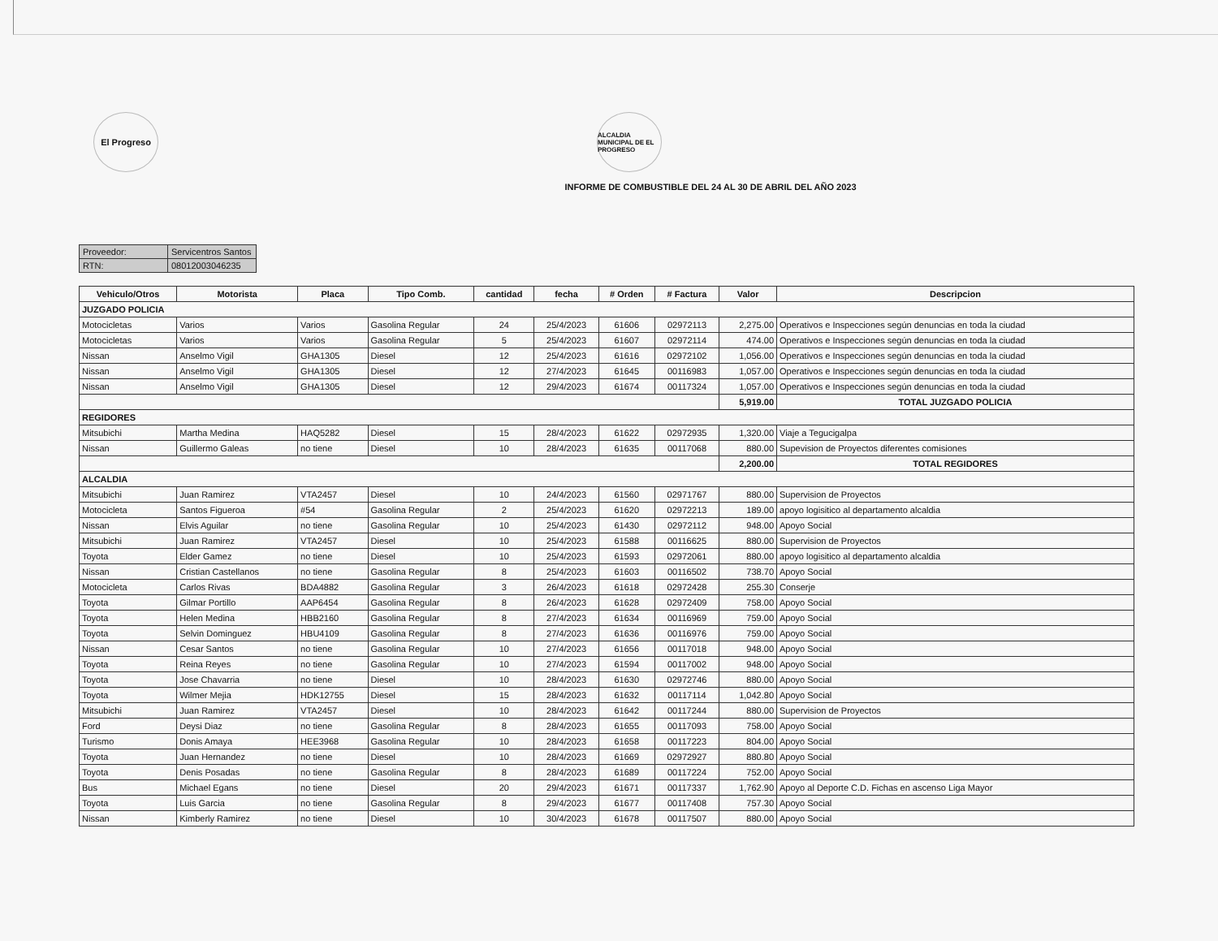El Progreso
ALCALDIA MUNICIPAL DE EL PROGRESO
INFORME DE COMBUSTIBLE DEL 24 AL 30 DE ABRIL DEL AÑO 2023
| Proveedor: | Servicentros Santos |
| RTN: | 08012003046235 |
| Vehiculo/Otros | Motorista | Placa | Tipo Comb. | cantidad | fecha | # Orden | # Factura | Valor | Descripcion |
| --- | --- | --- | --- | --- | --- | --- | --- | --- | --- |
| JUZGADO POLICIA | | | | | | | | | |
| Motocicletas | Varios | Varios | Gasolina Regular | 24 | 25/4/2023 | 61606 | 02972113 | 2,275.00 | Operativos e Inspecciones según denuncias en toda la ciudad |
| Motocicletas | Varios | Varios | Gasolina Regular | 5 | 25/4/2023 | 61607 | 02972114 | 474.00 | Operativos e Inspecciones según denuncias en toda la ciudad |
| Nissan | Anselmo Vigil | GHA1305 | Diesel | 12 | 25/4/2023 | 61616 | 02972102 | 1,056.00 | Operativos e Inspecciones según denuncias en toda la ciudad |
| Nissan | Anselmo Vigil | GHA1305 | Diesel | 12 | 27/4/2023 | 61645 | 00116983 | 1,057.00 | Operativos e Inspecciones según denuncias en toda la ciudad |
| Nissan | Anselmo Vigil | GHA1305 | Diesel | 12 | 29/4/2023 | 61674 | 00117324 | 1,057.00 | Operativos e Inspecciones según denuncias en toda la ciudad |
| | | | | | | | | 5,919.00 | TOTAL JUZGADO POLICIA |
| REGIDORES | | | | | | | | | |
| Mitsubichi | Martha Medina | HAQ5282 | Diesel | 15 | 28/4/2023 | 61622 | 02972935 | 1,320.00 | Viaje a Tegucigalpa |
| Nissan | Guillermo Galeas | no tiene | Diesel | 10 | 28/4/2023 | 61635 | 00117068 | 880.00 | Supevision de Proyectos diferentes comisiones |
| | | | | | | | | 2,200.00 | TOTAL REGIDORES |
| ALCALDIA | | | | | | | | | |
| Mitsubichi | Juan Ramirez | VTA2457 | Diesel | 10 | 24/4/2023 | 61560 | 02971767 | 880.00 | Supervision de Proyectos |
| Motocicleta | Santos Figueroa | #54 | Gasolina Regular | 2 | 25/4/2023 | 61620 | 02972213 | 189.00 | apoyo logisitico al departamento alcaldia |
| Nissan | Elvis Aguilar | no tiene | Gasolina Regular | 10 | 25/4/2023 | 61430 | 02972112 | 948.00 | Apoyo Social |
| Mitsubichi | Juan Ramirez | VTA2457 | Diesel | 10 | 25/4/2023 | 61588 | 00116625 | 880.00 | Supervision de Proyectos |
| Toyota | Elder Gamez | no tiene | Diesel | 10 | 25/4/2023 | 61593 | 02972061 | 880.00 | apoyo logisitico al departamento alcaldia |
| Nissan | Cristian Castellanos | no tiene | Gasolina Regular | 8 | 25/4/2023 | 61603 | 00116502 | 738.70 | Apoyo Social |
| Motocicleta | Carlos Rivas | BDA4882 | Gasolina Regular | 3 | 26/4/2023 | 61618 | 02972428 | 255.30 | Conserje |
| Toyota | Gilmar Portillo | AAP6454 | Gasolina Regular | 8 | 26/4/2023 | 61628 | 02972409 | 758.00 | Apoyo Social |
| Toyota | Helen Medina | HBB2160 | Gasolina Regular | 8 | 27/4/2023 | 61634 | 00116969 | 759.00 | Apoyo Social |
| Toyota | Selvin Dominguez | HBU4109 | Gasolina Regular | 8 | 27/4/2023 | 61636 | 00116976 | 759.00 | Apoyo Social |
| Nissan | Cesar Santos | no tiene | Gasolina Regular | 10 | 27/4/2023 | 61656 | 00117018 | 948.00 | Apoyo Social |
| Toyota | Reina Reyes | no tiene | Gasolina Regular | 10 | 27/4/2023 | 61594 | 00117002 | 948.00 | Apoyo Social |
| Toyota | Jose Chavarria | no tiene | Diesel | 10 | 28/4/2023 | 61630 | 02972746 | 880.00 | Apoyo Social |
| Toyota | Wilmer Mejia | HDK12755 | Diesel | 15 | 28/4/2023 | 61632 | 00117114 | 1,042.80 | Apoyo Social |
| Mitsubichi | Juan Ramirez | VTA2457 | Diesel | 10 | 28/4/2023 | 61642 | 00117244 | 880.00 | Supervision de Proyectos |
| Ford | Deysi Diaz | no tiene | Gasolina Regular | 8 | 28/4/2023 | 61655 | 00117093 | 758.00 | Apoyo Social |
| Turismo | Donis Amaya | HEE3968 | Gasolina Regular | 10 | 28/4/2023 | 61658 | 00117223 | 804.00 | Apoyo Social |
| Toyota | Juan Hernandez | no tiene | Diesel | 10 | 28/4/2023 | 61669 | 02972927 | 880.80 | Apoyo Social |
| Toyota | Denis Posadas | no tiene | Gasolina Regular | 8 | 28/4/2023 | 61689 | 00117224 | 752.00 | Apoyo Social |
| Bus | Michael Egans | no tiene | Diesel | 20 | 29/4/2023 | 61671 | 00117337 | 1,762.90 | Apoyo al Deporte C.D. Fichas en ascenso Liga Mayor |
| Toyota | Luis Garcia | no tiene | Gasolina Regular | 8 | 29/4/2023 | 61677 | 00117408 | 757.30 | Apoyo Social |
| Nissan | Kimberly Ramirez | no tiene | Diesel | 10 | 30/4/2023 | 61678 | 00117507 | 880.00 | Apoyo Social |